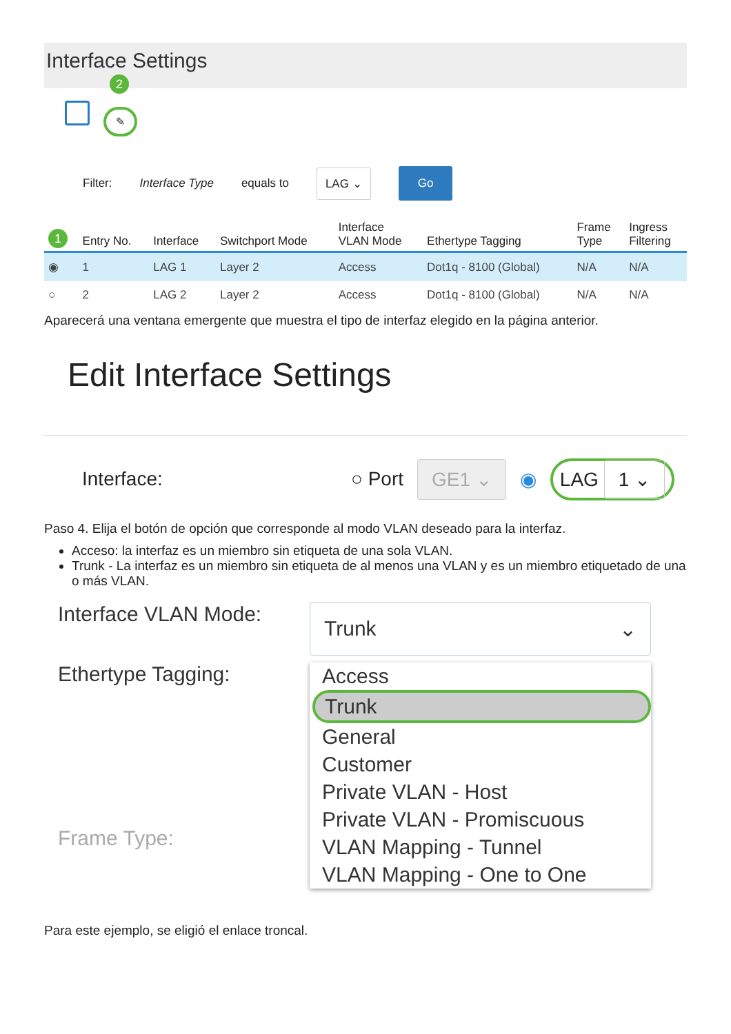Interface Settings
2
✎
Filter: Interface Type equals to LAG ⌄ Go
| 1 | Entry No. | Interface | Switchport Mode | Interface VLAN Mode | Ethertype Tagging | Frame Type | Ingress Filtering |
| --- | --- | --- | --- | --- | --- | --- | --- |
| ◉ | 1 | LAG 1 | Layer 2 | Access | Dot1q - 8100 (Global) | N/A | N/A |
| ○ | 2 | LAG 2 | Layer 2 | Access | Dot1q - 8100 (Global) | N/A | N/A |
Aparecerá una ventana emergente que muestra el tipo de interfaz elegido en la página anterior.
Edit Interface Settings
Interface: ○ Port GE1 ⌄ ◉ LAG 1 ⌄
Paso 4. Elija el botón de opción que corresponde al modo VLAN deseado para la interfaz.
Acceso: la interfaz es un miembro sin etiqueta de una sola VLAN.
Trunk - La interfaz es un miembro sin etiqueta de al menos una VLAN y es un miembro etiquetado de una o más VLAN.
Interface VLAN Mode:
Trunk ⌄
Ethertype Tagging:
Frame Type:
Access
Trunk
General
Customer
Private VLAN - Host
Private VLAN - Promiscuous
VLAN Mapping - Tunnel
VLAN Mapping - One to One
Para este ejemplo, se eligió el enlace troncal.